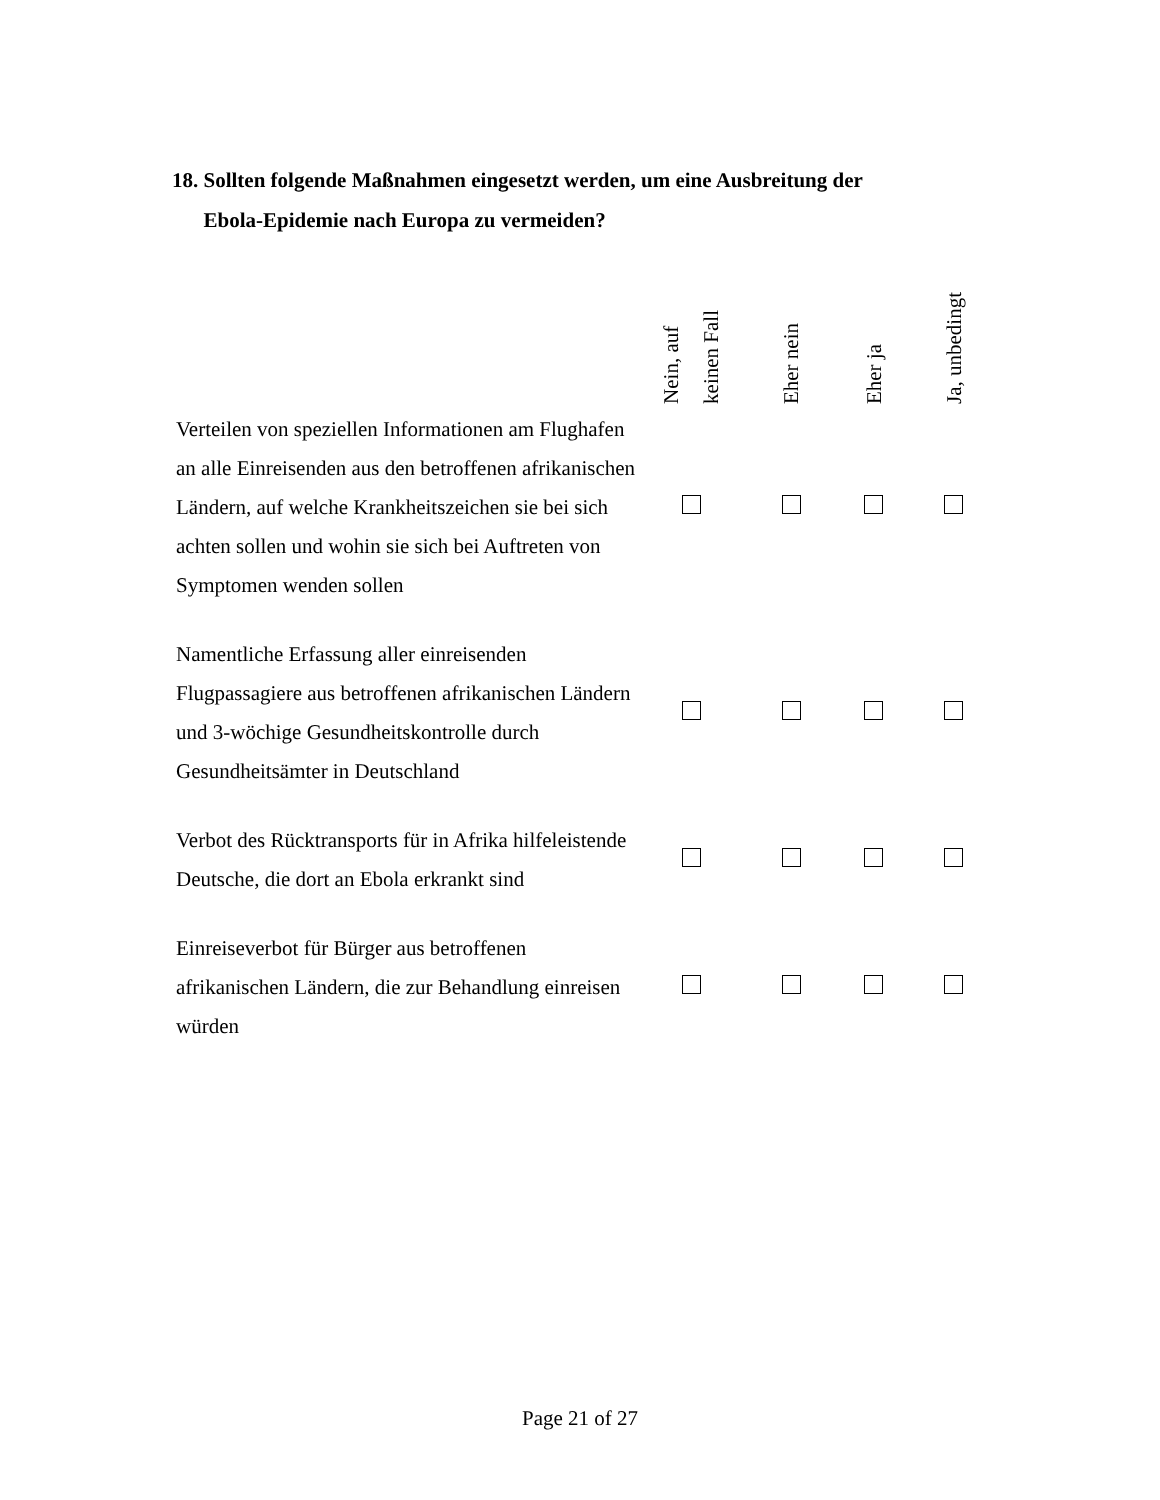18. Sollten folgende Maßnahmen eingesetzt werden, um eine Ausbreitung der
Ebola-Epidemie nach Europa zu vermeiden?
| | Nein, auf keinen Fall | Eher nein | Eher ja | Ja, unbedingt |
| --- | --- | --- | --- | --- |
| Verteilen von speziellen Informationen am Flughafen an alle Einreisenden aus den betroffenen afrikanischen Ländern, auf welche Krankheitszeichen sie bei sich achten sollen und wohin sie sich bei Auftreten von Symptomen wenden sollen | | | | |
| Namentliche Erfassung aller einreisenden Flugpassagiere aus betroffenen afrikanischen Ländern und 3-wöchige Gesundheitskontrolle durch Gesundheitsämter in Deutschland | | | | |
| Verbot des Rücktransports für in Afrika hilfeleistende Deutsche, die dort an Ebola erkrankt sind | | | | |
| Einreiseverbot für Bürger aus betroffenen afrikanischen Ländern, die zur Behandlung einreisen würden | | | | |
Page 21 of 27